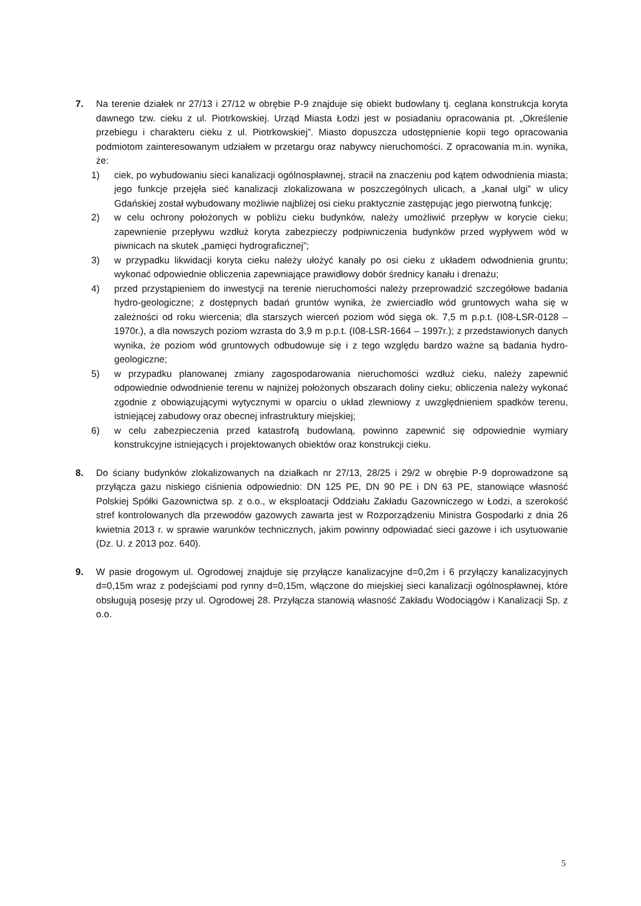7. Na terenie działek nr 27/13 i 27/12 w obrębie P-9 znajduje się obiekt budowlany tj. ceglana konstrukcja koryta dawnego tzw. cieku z ul. Piotrkowskiej. Urząd Miasta Łodzi jest w posiadaniu opracowania pt. „Określenie przebiegu i charakteru cieku z ul. Piotrkowskiej”. Miasto dopuszcza udostępnienie kopii tego opracowania podmiotom zainteresowanym udziałem w przetargu oraz nabywcy nieruchomości. Z opracowania m.in. wynika, że:
1) ciek, po wybudowaniu sieci kanalizacji ogólnospławnej, stracił na znaczeniu pod kątem odwodnienia miasta; jego funkcje przejęła sieć kanalizacji zlokalizowana w poszczególnych ulicach, a „kanał ulgi” w ulicy Gdańskiej został wybudowany możliwie najbliżej osi cieku praktycznie zastępując jego pierwotną funkcję;
2) w celu ochrony położonych w pobliżu cieku budynków, należy umożliwić przepływ w korycie cieku; zapewnienie przepływu wzdłuż koryta zabezpieczy podpiwniczenia budynków przed wypływem wód w piwnicach na skutek „pamięci hydrograficznej”;
3) w przypadku likwidacji koryta cieku należy ułożyć kanały po osi cieku z układem odwodnienia gruntu; wykonać odpowiednie obliczenia zapewniające prawidłowy dobór średnicy kanału i drenażu;
4) przed przystąpieniem do inwestycji na terenie nieruchomości należy przeprowadzić szczegółowe badania hydro-geologiczne; z dostępnych badań gruntów wynika, że zwierciadło wód gruntowych waha się w zależności od roku wiercenia; dla starszych wierceń poziom wód sięga ok. 7,5 m p.p.t. (I08-LSR-0128 – 1970r.), a dla nowszych poziom wzrasta do 3,9 m p.p.t. (I08-LSR-1664 – 1997r.); z przedstawionych danych wynika, że poziom wód gruntowych odbudowuje się i z tego względu bardzo ważne są badania hydro-geologiczne;
5) w przypadku planowanej zmiany zagospodarowania nieruchomości wzdłuż cieku, należy zapewnić odpowiednie odwodnienie terenu w najniżej położonych obszarach doliny cieku; obliczenia należy wykonać zgodnie z obowiązującymi wytycznymi w oparciu o układ zlewniowy z uwzględnieniem spadków terenu, istniejącej zabudowy oraz obecnej infrastruktury miejskiej;
6) w celu zabezpieczenia przed katastrofą budowlaną, powinno zapewnić się odpowiednie wymiary konstrukcyjne istniejących i projektowanych obiektów oraz konstrukcji cieku.
8. Do ściany budynków zlokalizowanych na działkach nr 27/13, 28/25 i 29/2 w obrębie P-9 doprowadzone są przyłącza gazu niskiego ciśnienia odpowiednio: DN 125 PE, DN 90 PE i DN 63 PE, stanowiące własność Polskiej Spółki Gazownictwa sp. z o.o., w eksploatacji Oddziału Zakładu Gazowniczego w Łodzi, a szerokość stref kontrolowanych dla przewodów gazowych zawarta jest w Rozporządzeniu Ministra Gospodarki z dnia 26 kwietnia 2013 r. w sprawie warunków technicznych, jakim powinny odpowiadać sieci gazowe i ich usytuowanie (Dz. U. z 2013 poz. 640).
9. W pasie drogowym ul. Ogrodowej znajduje się przyłącze kanalizacyjne d=0,2m i 6 przyłączy kanalizacyjnych d=0,15m wraz z podejściami pod rynny d=0,15m, włączone do miejskiej sieci kanalizacji ogólnospławnej, które obsługują posesję przy ul. Ogrodowej 28. Przyłącza stanowią własność Zakładu Wodociągów i Kanalizacji Sp. z o.o.
5